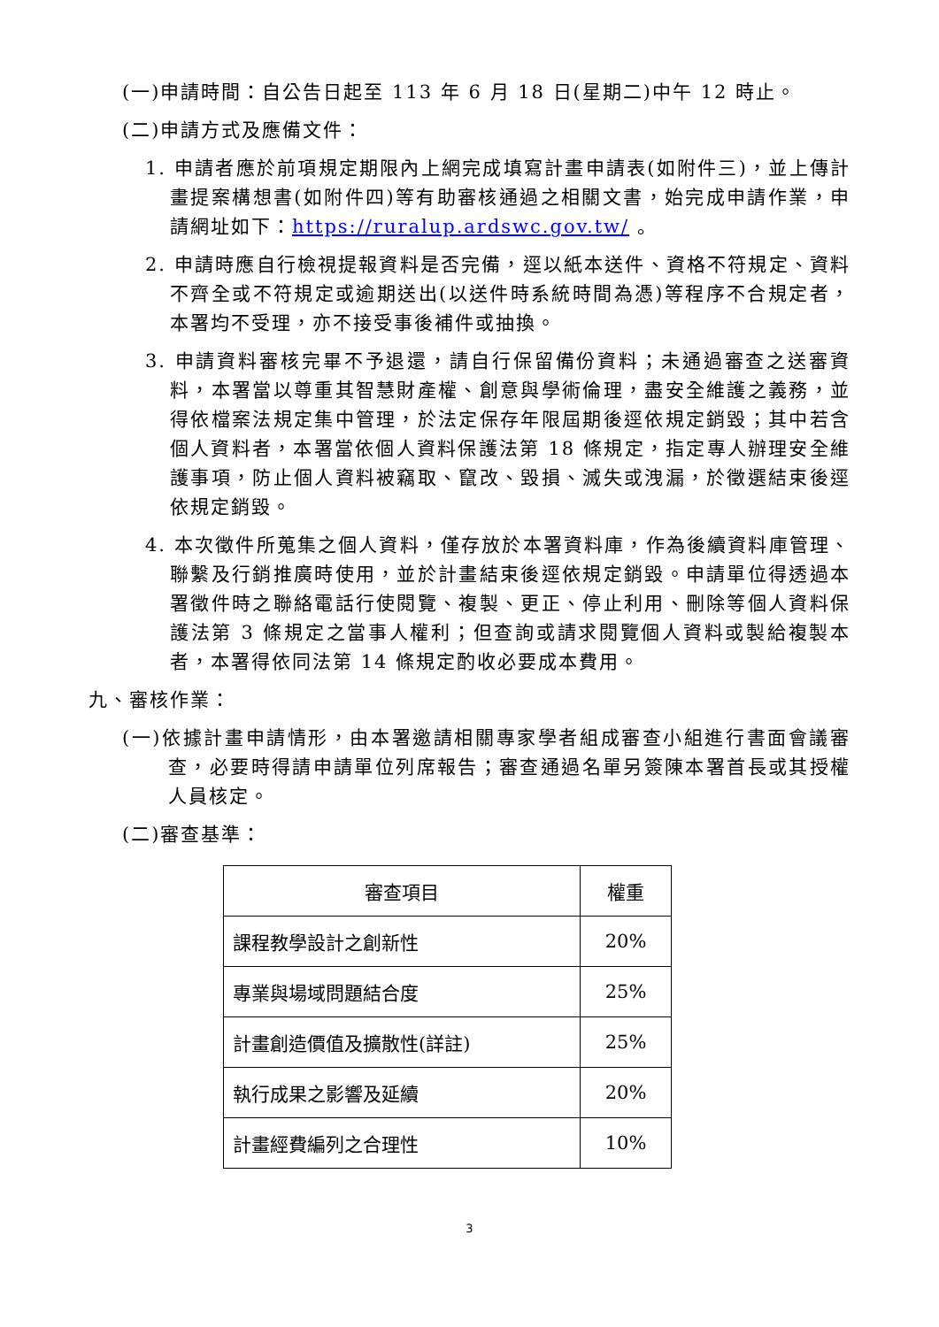(一)申請時間：自公告日起至 113 年 6 月 18 日(星期二)中午 12 時止。
(二)申請方式及應備文件：
1. 申請者應於前項規定期限內上網完成填寫計畫申請表(如附件三)，並上傳計畫提案構想書(如附件四)等有助審核通過之相關文書，始完成申請作業，申請網址如下：https://ruralup.ardswc.gov.tw/ 。
2. 申請時應自行檢視提報資料是否完備，逕以紙本送件、資格不符規定、資料不齊全或不符規定或逾期送出(以送件時系統時間為憑)等程序不合規定者，本署均不受理，亦不接受事後補件或抽換。
3. 申請資料審核完畢不予退還，請自行保留備份資料；未通過審查之送審資料，本署當以尊重其智慧財產權、創意與學術倫理，盡安全維護之義務，並得依檔案法規定集中管理，於法定保存年限屆期後逕依規定銷毀；其中若含個人資料者，本署當依個人資料保護法第 18 條規定，指定專人辦理安全維護事項，防止個人資料被竊取、竄改、毀損、滅失或洩漏，於徵選結束後逕依規定銷毀。
4. 本次徵件所蒐集之個人資料，僅存放於本署資料庫，作為後續資料庫管理、聯繫及行銷推廣時使用，並於計畫結束後逕依規定銷毀。申請單位得透過本署徵件時之聯絡電話行使閱覽、複製、更正、停止利用、刪除等個人資料保護法第 3 條規定之當事人權利；但查詢或請求閱覽個人資料或製給複製本者，本署得依同法第 14 條規定酌收必要成本費用。
九、審核作業：
(一)依據計畫申請情形，由本署邀請相關專家學者組成審查小組進行書面會議審查，必要時得請申請單位列席報告；審查通過名單另簽陳本署首長或其授權人員核定。
(二)審查基準：
| 審查項目 | 權重 |
| --- | --- |
| 課程教學設計之創新性 | 20% |
| 專業與場域問題結合度 | 25% |
| 計畫創造價值及擴散性(詳註) | 25% |
| 執行成果之影響及延續 | 20% |
| 計畫經費編列之合理性 | 10% |
3